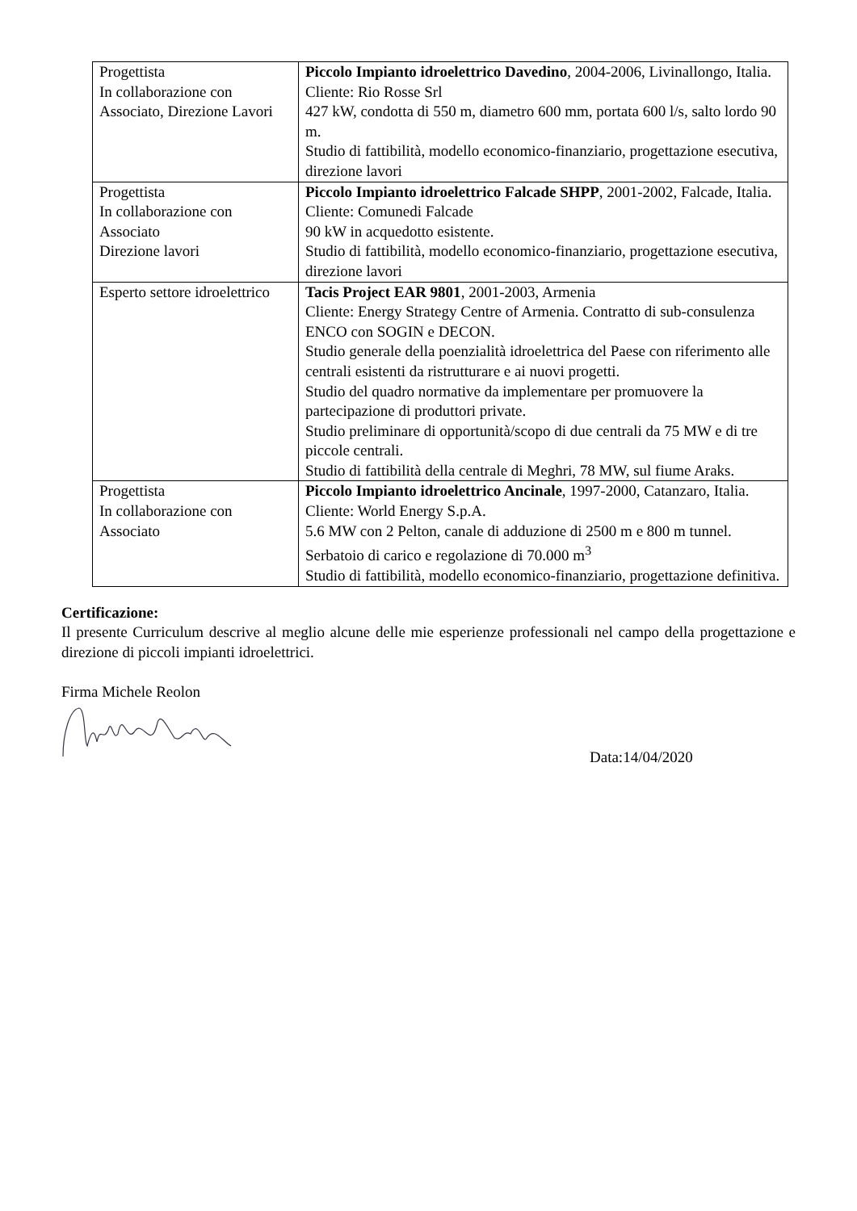| Progettista In collaborazione con Associato, Direzione Lavori | Piccolo Impianto idroelettrico Davedino , 2004-2006, Livinallongo, Italia. Cliente: Rio Rosse Srl 427 kW, condotta di 550 m, diametro 600 mm, portata 600 l/s, salto lordo 90 m. Studio di fattibilità, modello economico-finanziario, progettazione esecutiva, direzione lavori |
| Progettista In collaborazione con Associato Direzione lavori | Piccolo Impianto idroelettrico Falcade SHPP , 2001-2002, Falcade, Italia. Cliente: Comunedi Falcade 90 kW in acquedotto esistente. Studio di fattibilità, modello economico-finanziario, progettazione esecutiva, direzione lavori |
| Esperto settore idroelettrico | Tacis Project EAR 9801 , 2001-2003, Armenia Cliente: Energy Strategy Centre of Armenia. Contratto di sub-consulenza ENCO con SOGIN e DECON. Studio generale della poenzialità idroelettrica del Paese con riferimento alle centrali esistenti da ristrutturare e ai nuovi progetti. Studio del quadro normative da implementare per promuovere la partecipazione di produttori private. Studio preliminare di opportunità/scopo di due centrali da 75 MW e di tre piccole centrali. Studio di fattibilità della centrale di Meghri, 78 MW, sul fiume Araks. |
| Progettista In collaborazione con Associato | Piccolo Impianto idroelettrico Ancinale , 1997-2000, Catanzaro, Italia. Cliente: World Energy S.p.A. 5.6 MW con 2 Pelton, canale di adduzione di 2500 m e 800 m tunnel. Serbatoio di carico e regolazione di 70.000 m<sup>3</sup> Studio di fattibilità, modello economico-finanziario, progettazione definitiva. |
Certificazione:
Il presente Curriculum descrive al meglio alcune delle mie esperienze professionali nel campo della progettazione e direzione di piccoli impianti idroelettrici.
Firma Michele Reolon
Data:14/04/2020